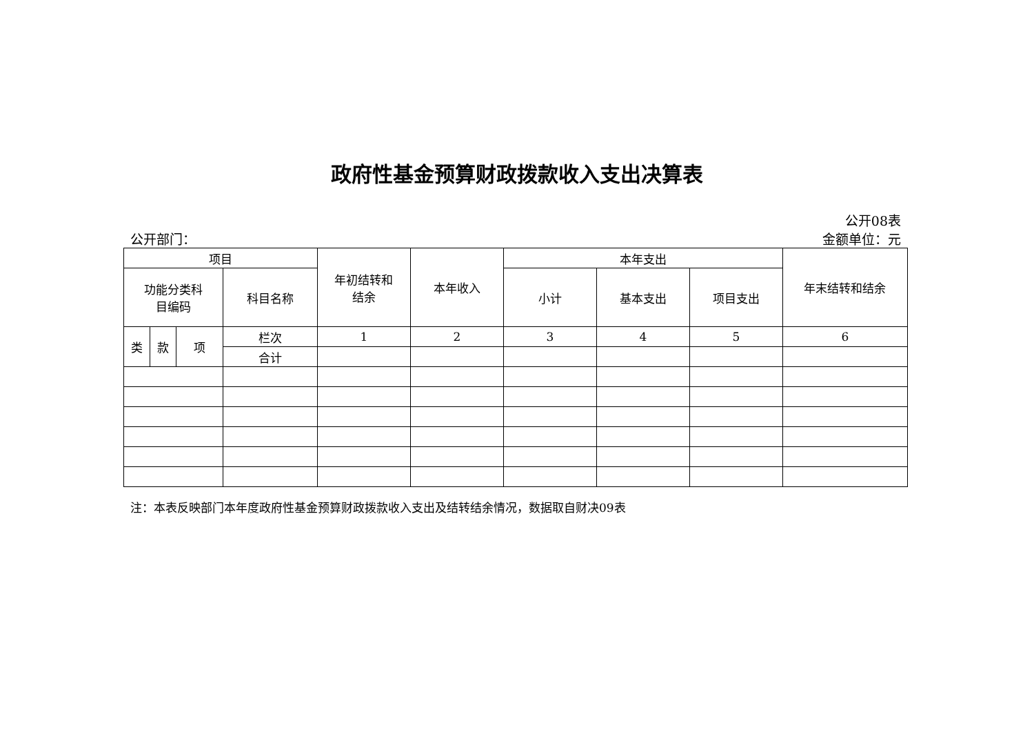政府性基金预算财政拨款收入支出决算表
公开08表
公开部门： 金额单位：元
| 项目 | | | | 年初结转和 结余 | 本年收入 | 本年支出 | | | 年末结转和结余 |
| --- | --- | --- | --- | --- | --- | --- | --- | --- | --- |
| 功能分类科 目编码 | | | 科目名称 | | | 小计 | 基本支出 | 项目支出 | |
| 类 | 款 | 项 | 栏次 | 1 | 2 | 3 | 4 | 5 | 6 |
| | | | 合计 | | | | | | |
注：本表反映部门本年度政府性基金预算财政拨款收入支出及结转结余情况，数据取自财决09表